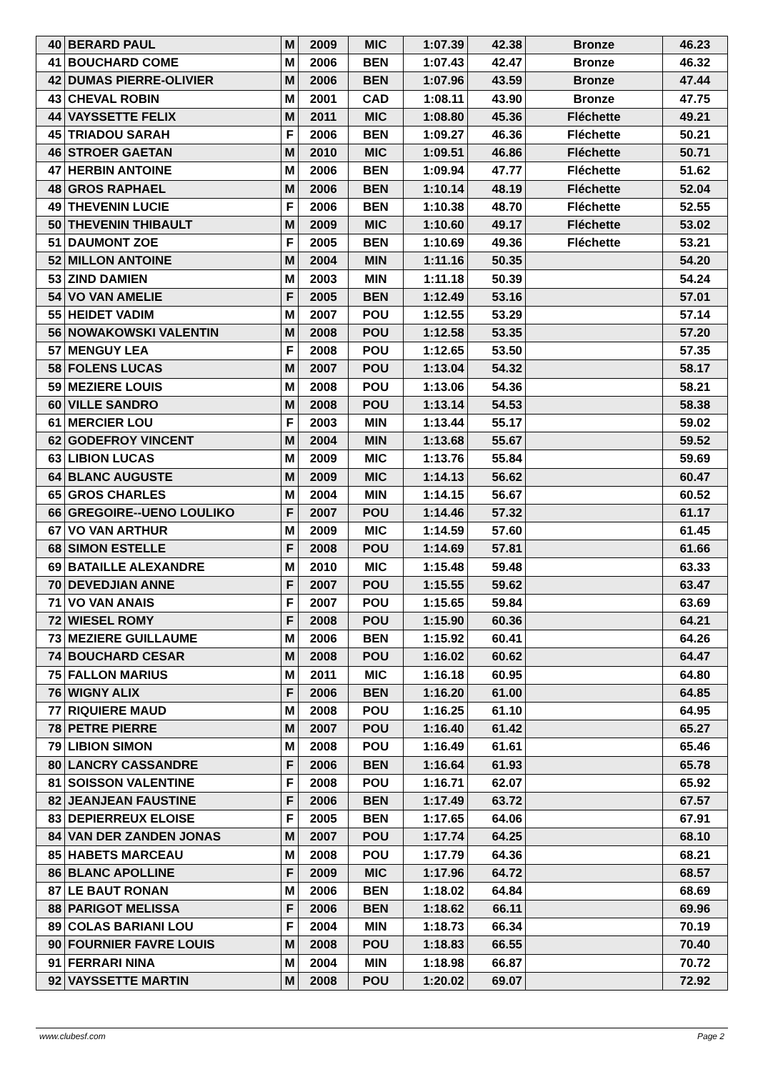| 40 | BERARD PAUL | M | 2009 | MIC | 1:07.39 | 42.38 | Bronze | 46.23 |
| 41 | BOUCHARD COME | M | 2006 | BEN | 1:07.43 | 42.47 | Bronze | 46.32 |
| 42 | DUMAS PIERRE-OLIVIER | M | 2006 | BEN | 1:07.96 | 43.59 | Bronze | 47.44 |
| 43 | CHEVAL ROBIN | M | 2001 | CAD | 1:08.11 | 43.90 | Bronze | 47.75 |
| 44 | VAYSSETTE FELIX | M | 2011 | MIC | 1:08.80 | 45.36 | Fléchette | 49.21 |
| 45 | TRIADOU SARAH | F | 2006 | BEN | 1:09.27 | 46.36 | Fléchette | 50.21 |
| 46 | STROER GAETAN | M | 2010 | MIC | 1:09.51 | 46.86 | Fléchette | 50.71 |
| 47 | HERBIN ANTOINE | M | 2006 | BEN | 1:09.94 | 47.77 | Fléchette | 51.62 |
| 48 | GROS RAPHAEL | M | 2006 | BEN | 1:10.14 | 48.19 | Fléchette | 52.04 |
| 49 | THEVENIN LUCIE | F | 2006 | BEN | 1:10.38 | 48.70 | Fléchette | 52.55 |
| 50 | THEVENIN THIBAULT | M | 2009 | MIC | 1:10.60 | 49.17 | Fléchette | 53.02 |
| 51 | DAUMONT ZOE | F | 2005 | BEN | 1:10.69 | 49.36 | Fléchette | 53.21 |
| 52 | MILLON ANTOINE | M | 2004 | MIN | 1:11.16 | 50.35 | | 54.20 |
| 53 | ZIND DAMIEN | M | 2003 | MIN | 1:11.18 | 50.39 | | 54.24 |
| 54 | VO VAN AMELIE | F | 2005 | BEN | 1:12.49 | 53.16 | | 57.01 |
| 55 | HEIDET VADIM | M | 2007 | POU | 1:12.55 | 53.29 | | 57.14 |
| 56 | NOWAKOWSKI VALENTIN | M | 2008 | POU | 1:12.58 | 53.35 | | 57.20 |
| 57 | MENGUY LEA | F | 2008 | POU | 1:12.65 | 53.50 | | 57.35 |
| 58 | FOLENS LUCAS | M | 2007 | POU | 1:13.04 | 54.32 | | 58.17 |
| 59 | MEZIERE LOUIS | M | 2008 | POU | 1:13.06 | 54.36 | | 58.21 |
| 60 | VILLE SANDRO | M | 2008 | POU | 1:13.14 | 54.53 | | 58.38 |
| 61 | MERCIER LOU | F | 2003 | MIN | 1:13.44 | 55.17 | | 59.02 |
| 62 | GODEFROY VINCENT | M | 2004 | MIN | 1:13.68 | 55.67 | | 59.52 |
| 63 | LIBION LUCAS | M | 2009 | MIC | 1:13.76 | 55.84 | | 59.69 |
| 64 | BLANC AUGUSTE | M | 2009 | MIC | 1:14.13 | 56.62 | | 60.47 |
| 65 | GROS CHARLES | M | 2004 | MIN | 1:14.15 | 56.67 | | 60.52 |
| 66 | GREGOIRE--UENO LOULIKO | F | 2007 | POU | 1:14.46 | 57.32 | | 61.17 |
| 67 | VO VAN ARTHUR | M | 2009 | MIC | 1:14.59 | 57.60 | | 61.45 |
| 68 | SIMON ESTELLE | F | 2008 | POU | 1:14.69 | 57.81 | | 61.66 |
| 69 | BATAILLE ALEXANDRE | M | 2010 | MIC | 1:15.48 | 59.48 | | 63.33 |
| 70 | DEVEDJIAN ANNE | F | 2007 | POU | 1:15.55 | 59.62 | | 63.47 |
| 71 | VO VAN ANAIS | F | 2007 | POU | 1:15.65 | 59.84 | | 63.69 |
| 72 | WIESEL ROMY | F | 2008 | POU | 1:15.90 | 60.36 | | 64.21 |
| 73 | MEZIERE GUILLAUME | M | 2006 | BEN | 1:15.92 | 60.41 | | 64.26 |
| 74 | BOUCHARD CESAR | M | 2008 | POU | 1:16.02 | 60.62 | | 64.47 |
| 75 | FALLON MARIUS | M | 2011 | MIC | 1:16.18 | 60.95 | | 64.80 |
| 76 | WIGNY ALIX | F | 2006 | BEN | 1:16.20 | 61.00 | | 64.85 |
| 77 | RIQUIERE MAUD | M | 2008 | POU | 1:16.25 | 61.10 | | 64.95 |
| 78 | PETRE PIERRE | M | 2007 | POU | 1:16.40 | 61.42 | | 65.27 |
| 79 | LIBION SIMON | M | 2008 | POU | 1:16.49 | 61.61 | | 65.46 |
| 80 | LANCRY CASSANDRE | F | 2006 | BEN | 1:16.64 | 61.93 | | 65.78 |
| 81 | SOISSON VALENTINE | F | 2008 | POU | 1:16.71 | 62.07 | | 65.92 |
| 82 | JEANJEAN FAUSTINE | F | 2006 | BEN | 1:17.49 | 63.72 | | 67.57 |
| 83 | DEPIERREUX ELOISE | F | 2005 | BEN | 1:17.65 | 64.06 | | 67.91 |
| 84 | VAN DER ZANDEN JONAS | M | 2007 | POU | 1:17.74 | 64.25 | | 68.10 |
| 85 | HABETS MARCEAU | M | 2008 | POU | 1:17.79 | 64.36 | | 68.21 |
| 86 | BLANC APOLLINE | F | 2009 | MIC | 1:17.96 | 64.72 | | 68.57 |
| 87 | LE BAUT RONAN | M | 2006 | BEN | 1:18.02 | 64.84 | | 68.69 |
| 88 | PARIGOT MELISSA | F | 2006 | BEN | 1:18.62 | 66.11 | | 69.96 |
| 89 | COLAS BARIANI LOU | F | 2004 | MIN | 1:18.73 | 66.34 | | 70.19 |
| 90 | FOURNIER FAVRE LOUIS | M | 2008 | POU | 1:18.83 | 66.55 | | 70.40 |
| 91 | FERRARI NINA | M | 2004 | MIN | 1:18.98 | 66.87 | | 70.72 |
| 92 | VAYSSETTE MARTIN | M | 2008 | POU | 1:20.02 | 69.07 | | 72.92 |
www.clubesf.com Page 2